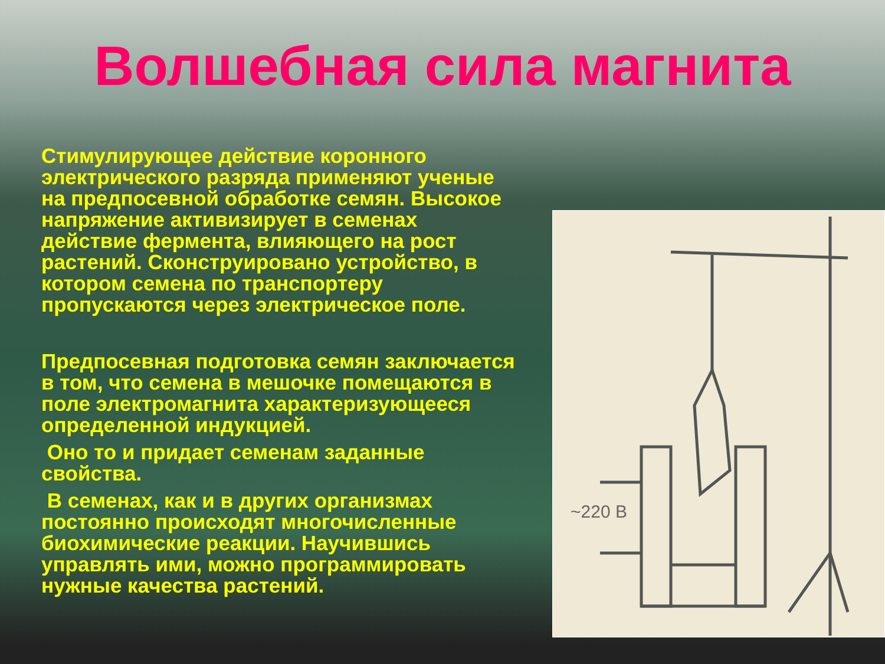Волшебная сила магнита
Стимулирующее действие коронного электрического разряда применяют ученые на предпосевной обработке семян. Высокое напряжение активизирует в семенах действие фермента, влияющего на рост растений. Сконструировано устройство, в котором семена по транспортеру пропускаются через электрическое поле.
Предпосевная подготовка семян заключается в том, что семена в мешочке помещаются в поле электромагнита характеризующееся определенной индукцией.
Оно то и придает семенам заданные свойства.
В семенах, как и в других организмах постоянно происходят многочисленные биохимические реакции. Научившись управлять ими, можно программировать нужные качества растений.
~220 В